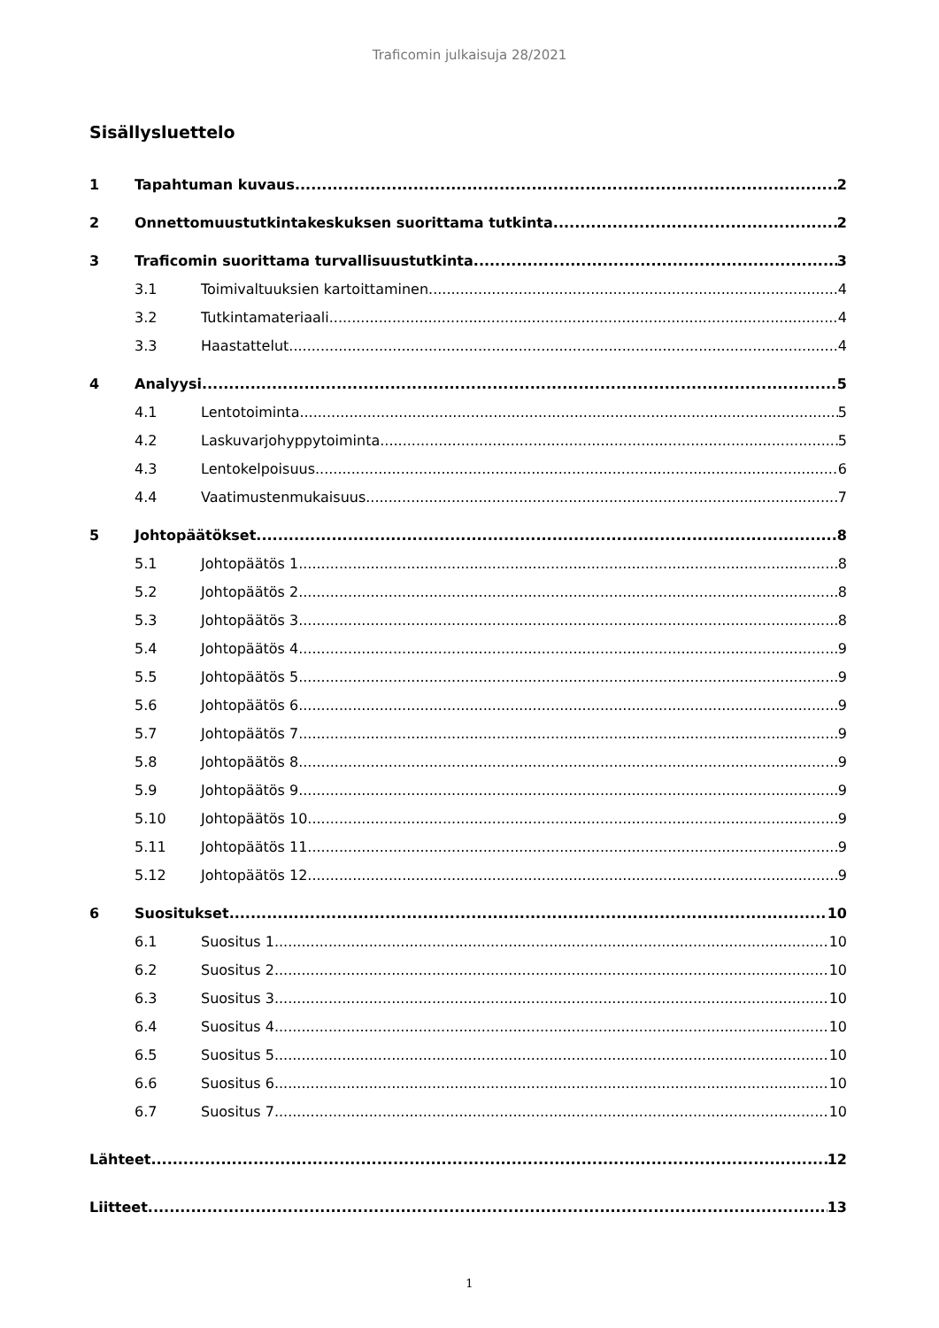Traficomin julkaisuja 28/2021
Sisällysluettelo
1 Tapahtuman kuvaus 2
2 Onnettomuustutkintakeskuksen suorittama tutkinta 2
3 Traficomin suorittama turvallisuustutkinta 3
3.1 Toimivaltuuksien kartoittaminen 4
3.2 Tutkintamateriaali 4
3.3 Haastattelut 4
4 Analyysi 5
4.1 Lentotoiminta 5
4.2 Laskuvarjohyppytoiminta 5
4.3 Lentokelpoisuus 6
4.4 Vaatimustenmukaisuus 7
5 Johtopäätökset 8
5.1 Johtopäätös 1 8
5.2 Johtopäätös 2 8
5.3 Johtopäätös 3 8
5.4 Johtopäätös 4 9
5.5 Johtopäätös 5 9
5.6 Johtopäätös 6 9
5.7 Johtopäätös 7 9
5.8 Johtopäätös 8 9
5.9 Johtopäätös 9 9
5.10 Johtopäätös 10 9
5.11 Johtopäätös 11 9
5.12 Johtopäätös 12 9
6 Suositukset 10
6.1 Suositus 1 10
6.2 Suositus 2 10
6.3 Suositus 3 10
6.4 Suositus 4 10
6.5 Suositus 5 10
6.6 Suositus 6 10
6.7 Suositus 7 10
Lähteet 12
Liitteet 13
1